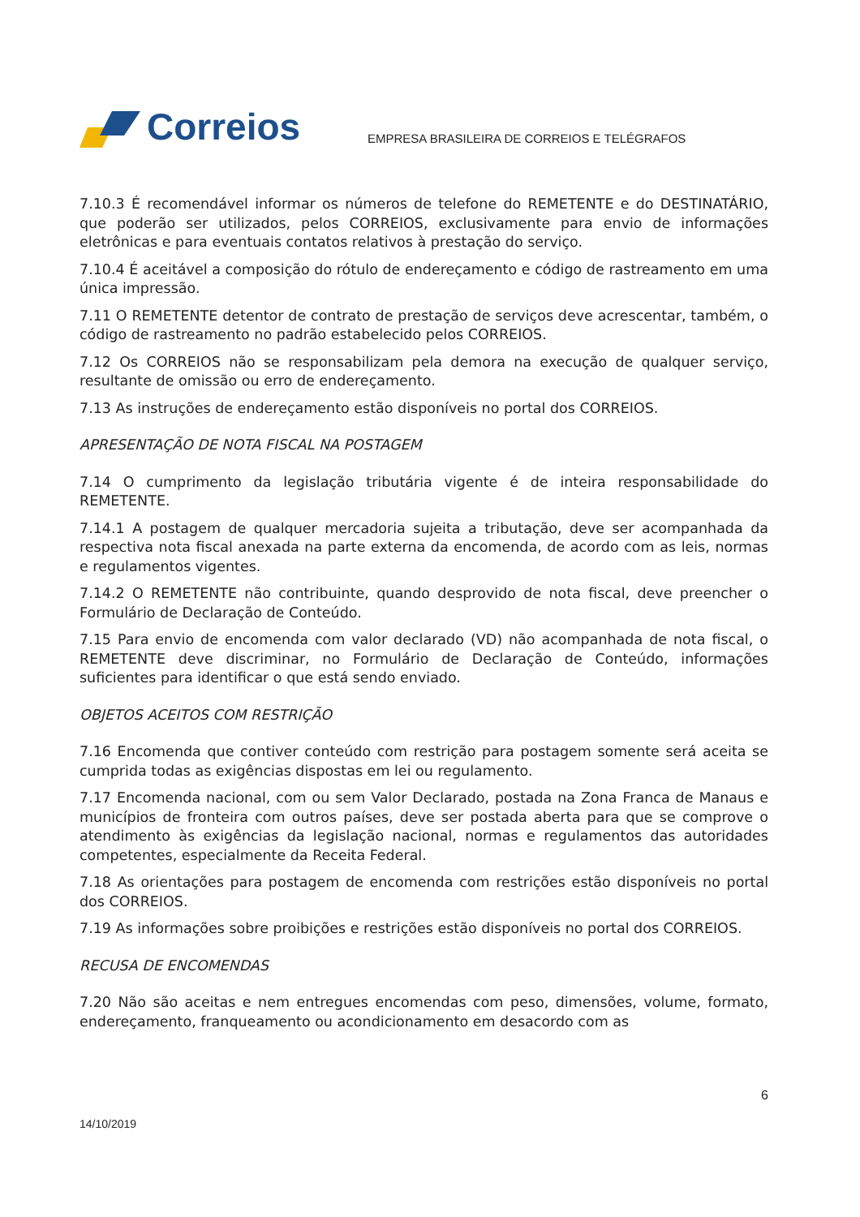Correios
EMPRESA BRASILEIRA DE CORREIOS E TELÉGRAFOS
7.10.3 É recomendável informar os números de telefone do REMETENTE e do DESTINATÁRIO, que poderão ser utilizados, pelos CORREIOS, exclusivamente para envio de informações eletrônicas e para eventuais contatos relativos à prestação do serviço.
7.10.4 É aceitável a composição do rótulo de endereçamento e código de rastreamento em uma única impressão.
7.11 O REMETENTE detentor de contrato de prestação de serviços deve acrescentar, também, o código de rastreamento no padrão estabelecido pelos CORREIOS.
7.12 Os CORREIOS não se responsabilizam pela demora na execução de qualquer serviço, resultante de omissão ou erro de endereçamento.
7.13 As instruções de endereçamento estão disponíveis no portal dos CORREIOS.
APRESENTAÇÃO DE NOTA FISCAL NA POSTAGEM
7.14 O cumprimento da legislação tributária vigente é de inteira responsabilidade do REMETENTE.
7.14.1 A postagem de qualquer mercadoria sujeita a tributação, deve ser acompanhada da respectiva nota fiscal anexada na parte externa da encomenda, de acordo com as leis, normas e regulamentos vigentes.
7.14.2 O REMETENTE não contribuinte, quando desprovido de nota fiscal, deve preencher o Formulário de Declaração de Conteúdo.
7.15 Para envio de encomenda com valor declarado (VD) não acompanhada de nota fiscal, o REMETENTE deve discriminar, no Formulário de Declaração de Conteúdo, informações suficientes para identificar o que está sendo enviado.
OBJETOS ACEITOS COM RESTRIÇÃO
7.16 Encomenda que contiver conteúdo com restrição para postagem somente será aceita se cumprida todas as exigências dispostas em lei ou regulamento.
7.17 Encomenda nacional, com ou sem Valor Declarado, postada na Zona Franca de Manaus e municípios de fronteira com outros países, deve ser postada aberta para que se comprove o atendimento às exigências da legislação nacional, normas e regulamentos das autoridades competentes, especialmente da Receita Federal.
7.18 As orientações para postagem de encomenda com restrições estão disponíveis no portal dos CORREIOS.
7.19 As informações sobre proibições e restrições estão disponíveis no portal dos CORREIOS.
RECUSA DE ENCOMENDAS
7.20 Não são aceitas e nem entregues encomendas com peso, dimensões, volume, formato, endereçamento, franqueamento ou acondicionamento em desacordo com as
6
14/10/2019